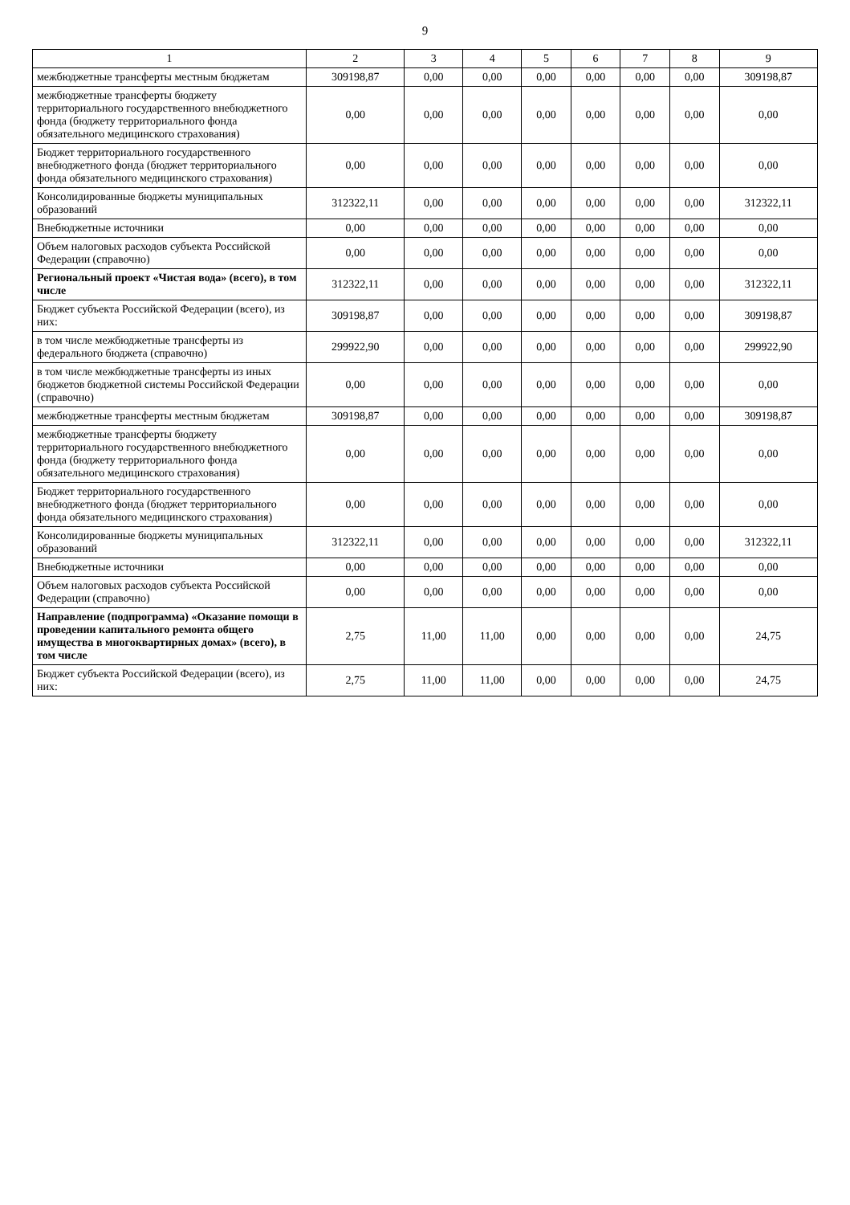9
| 1 | 2 | 3 | 4 | 5 | 6 | 7 | 8 | 9 |
| --- | --- | --- | --- | --- | --- | --- | --- | --- |
| межбюджетные трансферты местным бюджетам | 309198,87 | 0,00 | 0,00 | 0,00 | 0,00 | 0,00 | 0,00 | 309198,87 |
| межбюджетные трансферты бюджету территориального государственного внебюджетного фонда (бюджету территориального фонда обязательного медицинского страхования) | 0,00 | 0,00 | 0,00 | 0,00 | 0,00 | 0,00 | 0,00 | 0,00 |
| Бюджет территориального государственного внебюджетного фонда (бюджет территориального фонда обязательного медицинского страхования) | 0,00 | 0,00 | 0,00 | 0,00 | 0,00 | 0,00 | 0,00 | 0,00 |
| Консолидированные бюджеты муниципальных образований | 312322,11 | 0,00 | 0,00 | 0,00 | 0,00 | 0,00 | 0,00 | 312322,11 |
| Внебюджетные источники | 0,00 | 0,00 | 0,00 | 0,00 | 0,00 | 0,00 | 0,00 | 0,00 |
| Объем налоговых расходов субъекта Российской Федерации (справочно) | 0,00 | 0,00 | 0,00 | 0,00 | 0,00 | 0,00 | 0,00 | 0,00 |
| Региональный проект «Чистая вода» (всего), в том числе | 312322,11 | 0,00 | 0,00 | 0,00 | 0,00 | 0,00 | 0,00 | 312322,11 |
| Бюджет субъекта Российской Федерации (всего), из них: | 309198,87 | 0,00 | 0,00 | 0,00 | 0,00 | 0,00 | 0,00 | 309198,87 |
| в том числе межбюджетные трансферты из федерального бюджета (справочно) | 299922,90 | 0,00 | 0,00 | 0,00 | 0,00 | 0,00 | 0,00 | 299922,90 |
| в том числе межбюджетные трансферты из иных бюджетов бюджетной системы Российской Федерации (справочно) | 0,00 | 0,00 | 0,00 | 0,00 | 0,00 | 0,00 | 0,00 | 0,00 |
| межбюджетные трансферты местным бюджетам | 309198,87 | 0,00 | 0,00 | 0,00 | 0,00 | 0,00 | 0,00 | 309198,87 |
| межбюджетные трансферты бюджету территориального государственного внебюджетного фонда (бюджету территориального фонда обязательного медицинского страхования) | 0,00 | 0,00 | 0,00 | 0,00 | 0,00 | 0,00 | 0,00 | 0,00 |
| Бюджет территориального государственного внебюджетного фонда (бюджет территориального фонда обязательного медицинского страхования) | 0,00 | 0,00 | 0,00 | 0,00 | 0,00 | 0,00 | 0,00 | 0,00 |
| Консолидированные бюджеты муниципальных образований | 312322,11 | 0,00 | 0,00 | 0,00 | 0,00 | 0,00 | 0,00 | 312322,11 |
| Внебюджетные источники | 0,00 | 0,00 | 0,00 | 0,00 | 0,00 | 0,00 | 0,00 | 0,00 |
| Объем налоговых расходов субъекта Российской Федерации (справочно) | 0,00 | 0,00 | 0,00 | 0,00 | 0,00 | 0,00 | 0,00 | 0,00 |
| Направление (подпрограмма) «Оказание помощи в проведении капитального ремонта общего имущества в многоквартирных домах» (всего), в том числе | 2,75 | 11,00 | 11,00 | 0,00 | 0,00 | 0,00 | 0,00 | 24,75 |
| Бюджет субъекта Российской Федерации (всего), из них: | 2,75 | 11,00 | 11,00 | 0,00 | 0,00 | 0,00 | 0,00 | 24,75 |